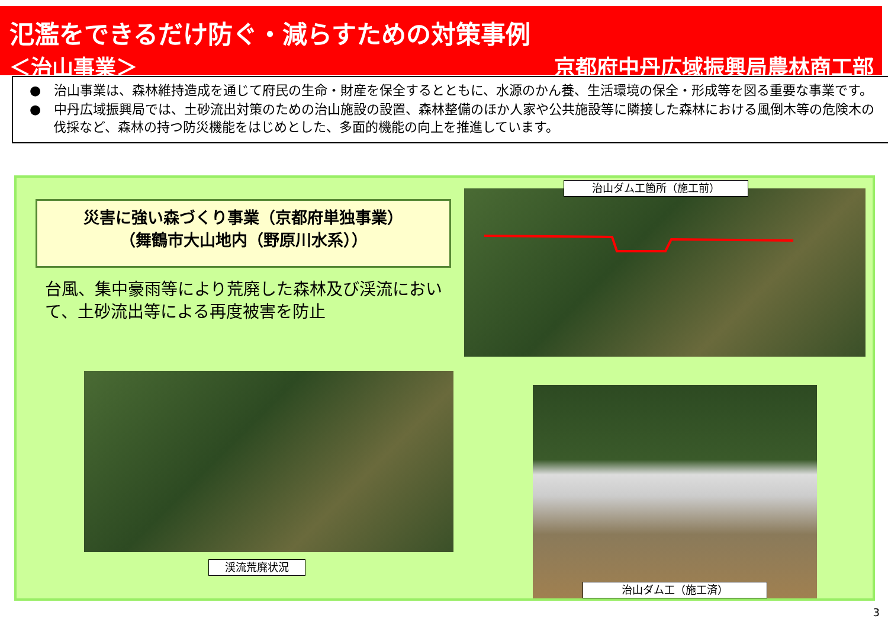氾濫をできるだけ防ぐ・減らすための対策事例
＜治山事業＞ 京都府中丹広域振興局農林商工部
●　治山事業は、森林維持造成を通じて府民の生命・財産を保全するとともに、水源のかん養、生活環境の保全・形成等を図る重要な事業です。
●　中丹広域振興局では、土砂流出対策のための治山施設の設置、森林整備のほか人家や公共施設等に隣接した森林における風倒木等の危険木の伐採など、森林の持つ防災機能をはじめとした、多面的機能の向上を推進しています。
災害に強い森づくり事業（京都府単独事業）
（舞鶴市大山地内（野原川水系））
台風、集中豪雨等により荒廃した森林及び渓流において、土砂流出等による再度被害を防止
治山ダム工箇所（施工前）
渓流荒廃状況
治山ダム工（施工済）
3